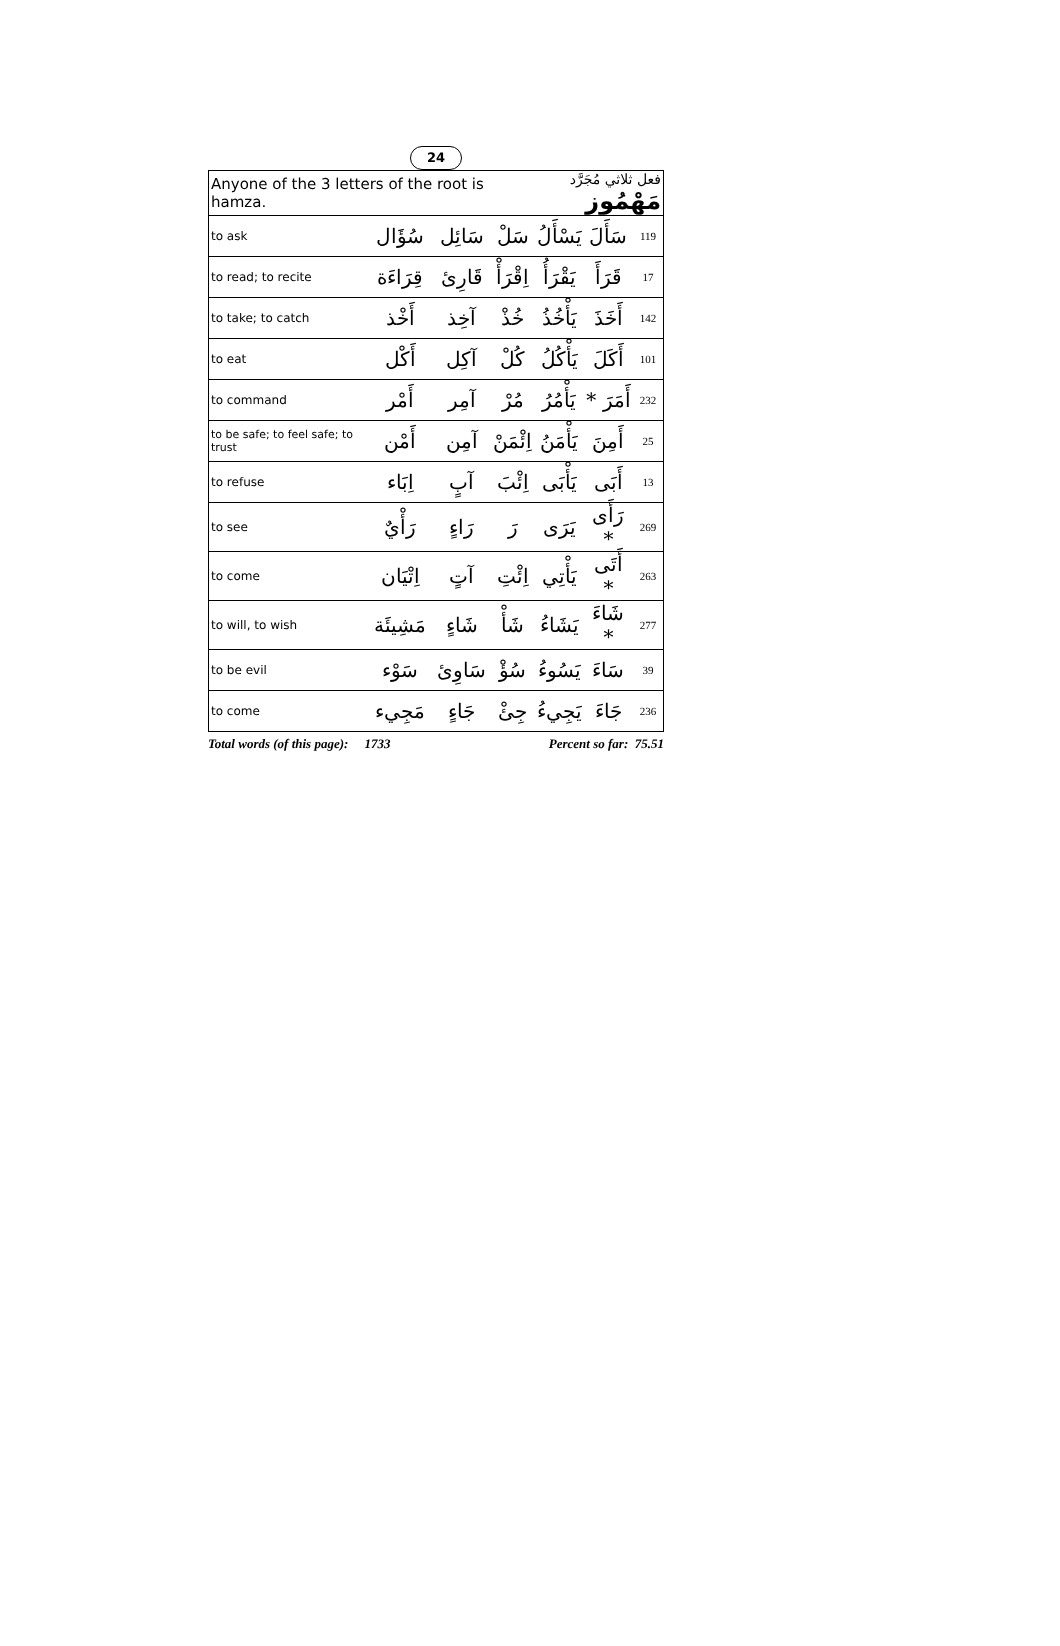24
| Anyone of the 3 letters of the root is hamza. | | | فعل ثلاثي مُجَرَّد مَهْمُوز | | | |
| to ask | سُؤَال | سَائِل | سَلْ | يَسْأَلُ | سَأَلَ | 119 |
| to read; to recite | قِرَاءَة | قَارِئ | اِقْرَأْ | يَقْرَأُ | قَرَأَ | 17 |
| to take; to catch | أَخْذ | آخِذ | خُذْ | يَأْخُذُ | أَخَذَ | 142 |
| to eat | أَكْل | آكِل | كُلْ | يَأْكُلُ | أَكَلَ | 101 |
| to command | أَمْر | آمِر | مُرْ | يَأْمُرُ | أَمَرَ * | 232 |
| to be safe; to feel safe; to trust | أَمْن | آمِن | اِئْمَنْ | يَأْمَنُ | أَمِنَ | 25 |
| to refuse | اِبَاء | آبٍ | اِئْبَ | يَأْبَى | أَبَى | 13 |
| to see | رَأْيٌ | رَاءٍ | رَ | يَرَى | رَأَى * | 269 |
| to come | اِتْيَان | آتٍ | اِئْتِ | يَأْتِي | أَتَى * | 263 |
| to will, to wish | مَشِيئَة | شَاءٍ | شَأْ | يَشَاءُ | شَاءَ * | 277 |
| to be evil | سَوْء | سَاوِئ | سُؤْ | يَسُوءُ | سَاءَ | 39 |
| to come | مَجِيء | جَاءٍ | جِئْ | يَجِيءُ | جَاءَ | 236 |
Total words (of this page): 1733 Percent so far: 75.51